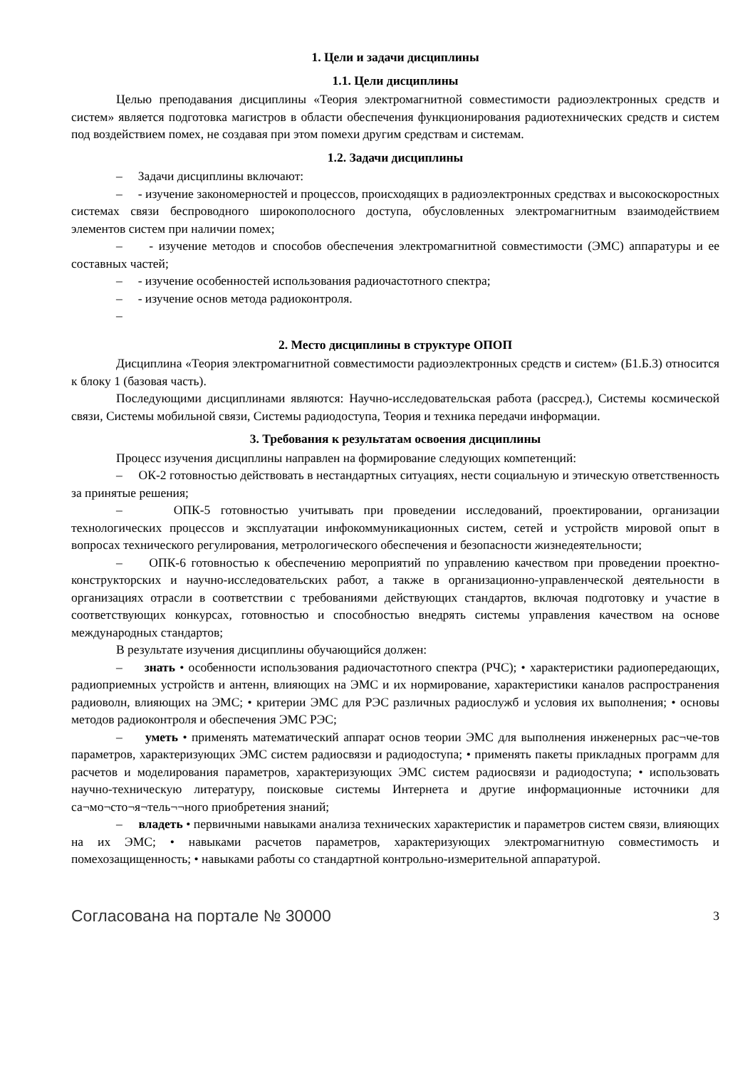1. Цели и задачи дисциплины
1.1. Цели дисциплины
Целью преподавания дисциплины «Теория электромагнитной совместимости радиоэлектронных средств и систем» является подготовка магистров в области обеспечения функционирования радиотехнических средств и систем под воздействием помех, не создавая при этом помехи другим средствам и системам.
1.2. Задачи дисциплины
– Задачи дисциплины включают:
– - изучение закономерностей и процессов, происходящих в радиоэлектронных средствах и высокоскоростных системах связи беспроводного широкополосного доступа, обусловленных электромагнитным взаимодействием элементов систем при наличии помех;
– - изучение методов и способов обеспечения электромагнитной совместимости (ЭМС) аппаратуры и ее составных частей;
– - изучение особенностей использования радиочастотного спектра;
– - изучение основ метода радиоконтроля.
–
2. Место дисциплины в структуре ОПОП
Дисциплина «Теория электромагнитной совместимости радиоэлектронных средств и систем» (Б1.Б.3) относится к блоку 1 (базовая часть).
Последующими дисциплинами являются: Научно-исследовательская работа (рассред.), Системы космической связи, Системы мобильной связи, Системы радиодоступа, Теория и техника передачи информации.
3. Требования к результатам освоения дисциплины
Процесс изучения дисциплины направлен на формирование следующих компетенций:
– ОК-2 готовностью действовать в нестандартных ситуациях, нести социальную и этическую ответственность за принятые решения;
– ОПК-5 готовностью учитывать при проведении исследований, проектировании, организации технологических процессов и эксплуатации инфокоммуникационных систем, сетей и устройств мировой опыт в вопросах технического регулирования, метрологического обеспечения и безопасности жизнедеятельности;
– ОПК-6 готовностью к обеспечению мероприятий по управлению качеством при проведении проектно-конструкторских и научно-исследовательских работ, а также в организационно-управленческой деятельности в организациях отрасли в соответствии с требованиями действующих стандартов, включая подготовку и участие в соответствующих конкурсах, готовностью и способностью внедрять системы управления качеством на основе международных стандартов;
В результате изучения дисциплины обучающийся должен:
– знать • особенности использования радиочастотного спектра (РЧС); • характеристики радиопередающих, радиоприемных устройств и антенн, влияющих на ЭМС и их нормирование, характеристики каналов распространения радиоволн, влияющих на ЭМС; • критерии ЭМС для РЭС различных радиослужб и условия их выполнения; • основы методов радиоконтроля и обеспечения ЭМС РЭС;
– уметь • применять математический аппарат основ теории ЭМС для выполнения инженерных рас¬че-тов параметров, характеризующих ЭМС систем радиосвязи и радиодоступа; • применять пакеты прикладных программ для расчетов и моделирования параметров, характеризующих ЭМС систем радиосвязи и радиодоступа; • использовать научно-техническую литературу, поисковые системы Интернета и другие информационные источники для са¬мо¬сто¬я¬тель¬¬ного приобретения знаний;
– владеть • первичными навыками анализа технических характеристик и параметров систем связи, влияющих на их ЭМС; • навыками расчетов параметров, характеризующих электромагнитную совместимость и помехозащищенность; • навыками работы со стандартной контрольно-измерительной аппаратурой.
Согласована на портале № 30000 3